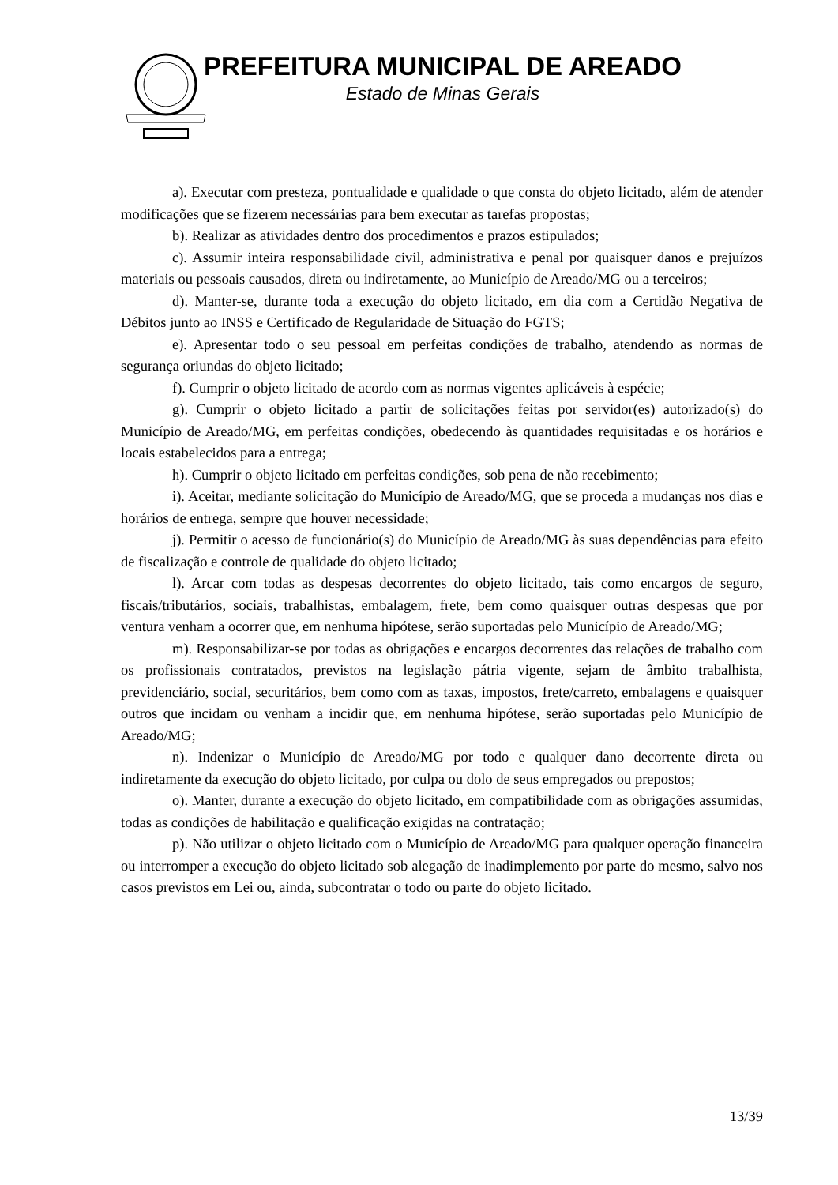PREFEITURA MUNICIPAL DE AREADO
Estado de Minas Gerais
a). Executar com presteza, pontualidade e qualidade o que consta do objeto licitado, além de atender modificações que se fizerem necessárias para bem executar as tarefas propostas;
b). Realizar as atividades dentro dos procedimentos e prazos estipulados;
c). Assumir inteira responsabilidade civil, administrativa e penal por quaisquer danos e prejuízos materiais ou pessoais causados, direta ou indiretamente, ao Município de Areado/MG ou a terceiros;
d). Manter-se, durante toda a execução do objeto licitado, em dia com a Certidão Negativa de Débitos junto ao INSS e Certificado de Regularidade de Situação do FGTS;
e). Apresentar todo o seu pessoal em perfeitas condições de trabalho, atendendo as normas de segurança oriundas do objeto licitado;
f). Cumprir o objeto licitado de acordo com as normas vigentes aplicáveis à espécie;
g). Cumprir o objeto licitado a partir de solicitações feitas por servidor(es) autorizado(s) do Município de Areado/MG, em perfeitas condições, obedecendo às quantidades requisitadas e os horários e locais estabelecidos para a entrega;
h). Cumprir o objeto licitado em perfeitas condições, sob pena de não recebimento;
i). Aceitar, mediante solicitação do Município de Areado/MG, que se proceda a mudanças nos dias e horários de entrega, sempre que houver necessidade;
j). Permitir o acesso de funcionário(s) do Município de Areado/MG às suas dependências para efeito de fiscalização e controle de qualidade do objeto licitado;
l). Arcar com todas as despesas decorrentes do objeto licitado, tais como encargos de seguro, fiscais/tributários, sociais, trabalhistas, embalagem, frete, bem como quaisquer outras despesas que por ventura venham a ocorrer que, em nenhuma hipótese, serão suportadas pelo Município de Areado/MG;
m). Responsabilizar-se por todas as obrigações e encargos decorrentes das relações de trabalho com os profissionais contratados, previstos na legislação pátria vigente, sejam de âmbito trabalhista, previdenciário, social, securitários, bem como com as taxas, impostos, frete/carreto, embalagens e quaisquer outros que incidam ou venham a incidir que, em nenhuma hipótese, serão suportadas pelo Município de Areado/MG;
n). Indenizar o Município de Areado/MG por todo e qualquer dano decorrente direta ou indiretamente da execução do objeto licitado, por culpa ou dolo de seus empregados ou prepostos;
o). Manter, durante a execução do objeto licitado, em compatibilidade com as obrigações assumidas, todas as condições de habilitação e qualificação exigidas na contratação;
p). Não utilizar o objeto licitado com o Município de Areado/MG para qualquer operação financeira ou interromper a execução do objeto licitado sob alegação de inadimplemento por parte do mesmo, salvo nos casos previstos em Lei ou, ainda, subcontratar o todo ou parte do objeto licitado.
13/39